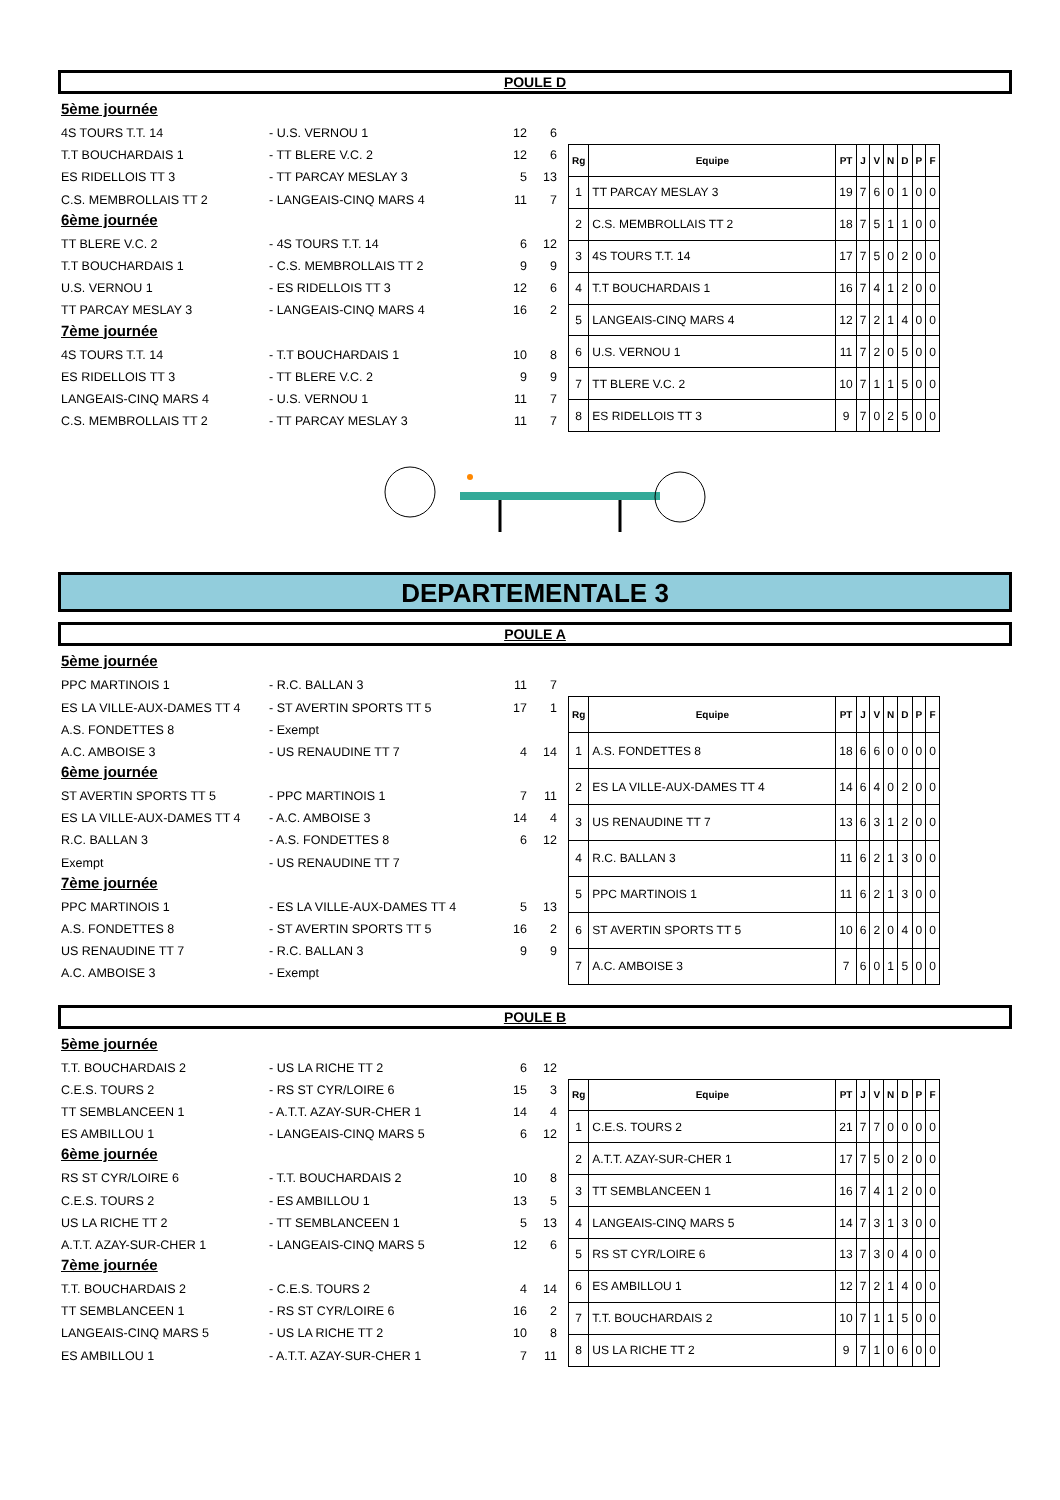POULE D
5ème journée
4S TOURS T.T. 14 - U.S. VERNOU 1 12 6
T.T BOUCHARDAIS 1 - TT BLERE V.C. 2 12 6
ES RIDELLOIS TT 3 - TT PARCAY MESLAY 3 5 13
C.S. MEMBROLLAIS TT 2 - LANGEAIS-CINQ MARS 4 11 7
6ème journée
TT BLERE V.C. 2 - 4S TOURS T.T. 14 6 12
T.T BOUCHARDAIS 1 - C.S. MEMBROLLAIS TT 2 9 9
U.S. VERNOU 1 - ES RIDELLOIS TT 3 12 6
TT PARCAY MESLAY 3 - LANGEAIS-CINQ MARS 4 16 2
7ème journée
4S TOURS T.T. 14 - T.T BOUCHARDAIS 1 10 8
ES RIDELLOIS TT 3 - TT BLERE V.C. 2 9 9
LANGEAIS-CINQ MARS 4 - U.S. VERNOU 1 11 7
C.S. MEMBROLLAIS TT 2 - TT PARCAY MESLAY 3 11 7
| Rg | Equipe | PT | J | V | N | D | P | F |
| --- | --- | --- | --- | --- | --- | --- | --- | --- |
| 1 | TT PARCAY MESLAY 3 | 19 | 7 | 6 | 0 | 1 | 0 | 0 |
| 2 | C.S. MEMBROLLAIS TT 2 | 18 | 7 | 5 | 1 | 1 | 0 | 0 |
| 3 | 4S TOURS T.T. 14 | 17 | 7 | 5 | 0 | 2 | 0 | 0 |
| 4 | T.T BOUCHARDAIS 1 | 16 | 7 | 4 | 1 | 2 | 0 | 0 |
| 5 | LANGEAIS-CINQ MARS 4 | 12 | 7 | 2 | 1 | 4 | 0 | 0 |
| 6 | U.S. VERNOU 1 | 11 | 7 | 2 | 0 | 5 | 0 | 0 |
| 7 | TT BLERE V.C. 2 | 10 | 7 | 1 | 1 | 5 | 0 | 0 |
| 8 | ES RIDELLOIS TT 3 | 9 | 7 | 0 | 2 | 5 | 0 | 0 |
DEPARTEMENTALE 3
POULE A
5ème journée
PPC MARTINOIS 1 - R.C. BALLAN 3 11 7
ES LA VILLE-AUX-DAMES TT 4 - ST AVERTIN SPORTS TT 5 17 1
A.S. FONDETTES 8 - Exempt
A.C. AMBOISE 3 - US RENAUDINE TT 7 4 14
6ème journée
ST AVERTIN SPORTS TT 5 - PPC MARTINOIS 1 7 11
ES LA VILLE-AUX-DAMES TT 4 - A.C. AMBOISE 3 14 4
R.C. BALLAN 3 - A.S. FONDETTES 8 6 12
Exempt - US RENAUDINE TT 7
7ème journée
PPC MARTINOIS 1 - ES LA VILLE-AUX-DAMES TT 4 5 13
A.S. FONDETTES 8 - ST AVERTIN SPORTS TT 5 16 2
US RENAUDINE TT 7 - R.C. BALLAN 3 9 9
A.C. AMBOISE 3 - Exempt
| Rg | Equipe | PT | J | V | N | D | P | F |
| --- | --- | --- | --- | --- | --- | --- | --- | --- |
| 1 | A.S. FONDETTES 8 | 18 | 6 | 6 | 0 | 0 | 0 | 0 |
| 2 | ES LA VILLE-AUX-DAMES TT 4 | 14 | 6 | 4 | 0 | 2 | 0 | 0 |
| 3 | US RENAUDINE TT 7 | 13 | 6 | 3 | 1 | 2 | 0 | 0 |
| 4 | R.C. BALLAN 3 | 11 | 6 | 2 | 1 | 3 | 0 | 0 |
| 5 | PPC MARTINOIS 1 | 11 | 6 | 2 | 1 | 3 | 0 | 0 |
| 6 | ST AVERTIN SPORTS TT 5 | 10 | 6 | 2 | 0 | 4 | 0 | 0 |
| 7 | A.C. AMBOISE 3 | 7 | 6 | 0 | 1 | 5 | 0 | 0 |
POULE B
5ème journée
T.T. BOUCHARDAIS 2 - US LA RICHE TT 2 6 12
C.E.S. TOURS 2 - RS ST CYR/LOIRE 6 15 3
TT SEMBLANCEEN 1 - A.T.T. AZAY-SUR-CHER 1 14 4
ES AMBILLOU 1 - LANGEAIS-CINQ MARS 5 6 12
6ème journée
RS ST CYR/LOIRE 6 - T.T. BOUCHARDAIS 2 10 8
C.E.S. TOURS 2 - ES AMBILLOU 1 13 5
US LA RICHE TT 2 - TT SEMBLANCEEN 1 5 13
A.T.T. AZAY-SUR-CHER 1 - LANGEAIS-CINQ MARS 5 12 6
7ème journée
T.T. BOUCHARDAIS 2 - C.E.S. TOURS 2 4 14
TT SEMBLANCEEN 1 - RS ST CYR/LOIRE 6 16 2
LANGEAIS-CINQ MARS 5 - US LA RICHE TT 2 10 8
ES AMBILLOU 1 - A.T.T. AZAY-SUR-CHER 1 7 11
| Rg | Equipe | PT | J | V | N | D | P | F |
| --- | --- | --- | --- | --- | --- | --- | --- | --- |
| 1 | C.E.S. TOURS 2 | 21 | 7 | 7 | 0 | 0 | 0 | 0 |
| 2 | A.T.T. AZAY-SUR-CHER 1 | 17 | 7 | 5 | 0 | 2 | 0 | 0 |
| 3 | TT SEMBLANCEEN 1 | 16 | 7 | 4 | 1 | 2 | 0 | 0 |
| 4 | LANGEAIS-CINQ MARS 5 | 14 | 7 | 3 | 1 | 3 | 0 | 0 |
| 5 | RS ST CYR/LOIRE 6 | 13 | 7 | 3 | 0 | 4 | 0 | 0 |
| 6 | ES AMBILLOU 1 | 12 | 7 | 2 | 1 | 4 | 0 | 0 |
| 7 | T.T. BOUCHARDAIS 2 | 10 | 7 | 1 | 1 | 5 | 0 | 0 |
| 8 | US LA RICHE TT 2 | 9 | 7 | 1 | 0 | 6 | 0 | 0 |